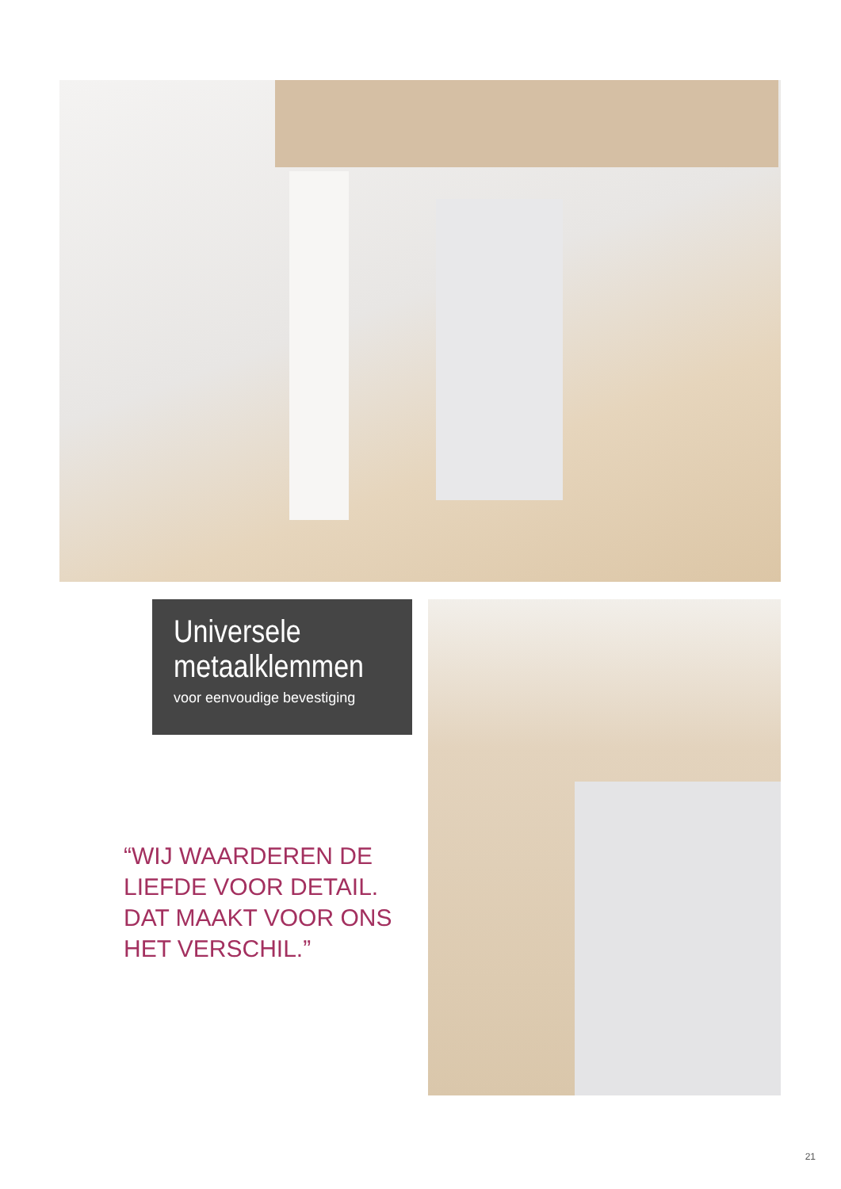Universele metaalklemmen
voor eenvoudige bevestiging
“WIJ WAARDEREN DE
LIEFDE VOOR DETAIL.
DAT MAAKT VOOR ONS
HET VERSCHIL.”
21